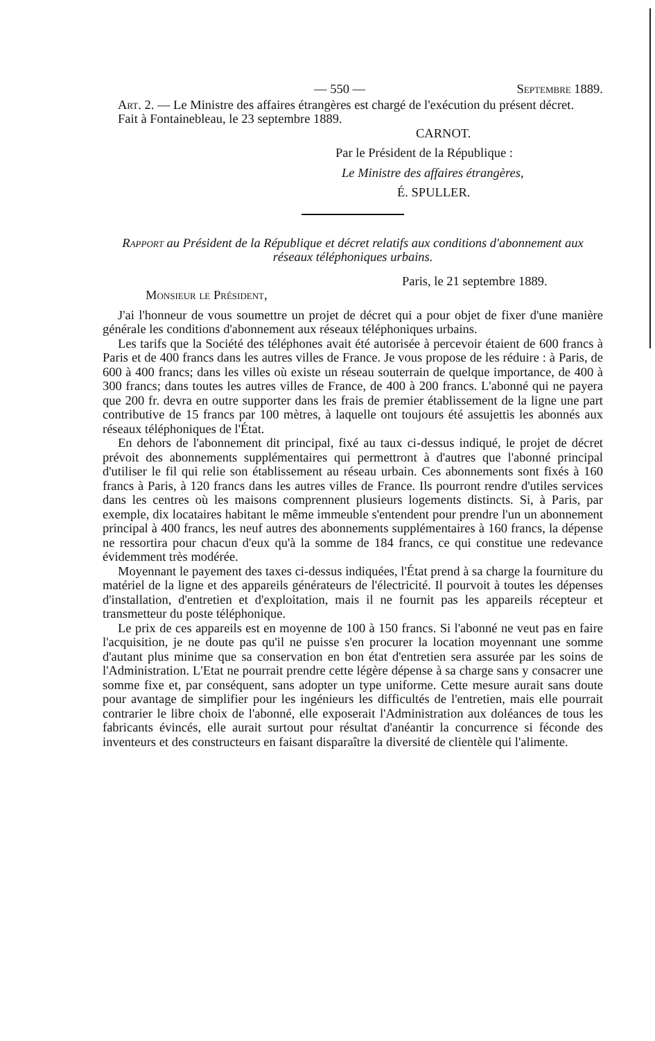— 550 — Septembre 1889.
Art. 2. — Le Ministre des affaires étrangères est chargé de l'exécution du présent décret.
Fait à Fontainebleau, le 23 septembre 1889.
CARNOT.
Par le Président de la République :
Le Ministre des affaires étrangères,
É. SPULLER.
Rapport au Président de la République et décret relatifs aux conditions d'abonnement aux réseaux téléphoniques urbains.
Paris, le 21 septembre 1889.
Monsieur le Président,
J'ai l'honneur de vous soumettre un projet de décret qui a pour objet de fixer d'une manière générale les conditions d'abonnement aux réseaux téléphoniques urbains.
Les tarifs que la Société des téléphones avait été autorisée à percevoir étaient de 600 francs à Paris et de 400 francs dans les autres villes de France. Je vous propose de les réduire : à Paris, de 600 à 400 francs; dans les villes où existe un réseau souterrain de quelque importance, de 400 à 300 francs; dans toutes les autres villes de France, de 400 à 200 francs. L'abonné qui ne payera que 200 fr. devra en outre supporter dans les frais de premier établissement de la ligne une part contributive de 15 francs par 100 mètres, à laquelle ont toujours été assujettis les abonnés aux réseaux téléphoniques de l'État.
En dehors de l'abonnement dit principal, fixé au taux ci-dessus indiqué, le projet de décret prévoit des abonnements supplémentaires qui permettront à d'autres que l'abonné principal d'utiliser le fil qui relie son établissement au réseau urbain. Ces abonnements sont fixés à 160 francs à Paris, à 120 francs dans les autres villes de France. Ils pourront rendre d'utiles services dans les centres où les maisons comprennent plusieurs logements distincts. Si, à Paris, par exemple, dix locataires habitant le même immeuble s'entendent pour prendre l'un un abonnement principal à 400 francs, les neuf autres des abonnements supplémentaires à 160 francs, la dépense ne ressortira pour chacun d'eux qu'à la somme de 184 francs, ce qui constitue une redevance évidemment très modérée.
Moyennant le payement des taxes ci-dessus indiquées, l'État prend à sa charge la fourniture du matériel de la ligne et des appareils générateurs de l'électricité. Il pourvoit à toutes les dépenses d'installation, d'entretien et d'exploitation, mais il ne fournit pas les appareils récepteur et transmetteur du poste téléphonique.
Le prix de ces appareils est en moyenne de 100 à 150 francs. Si l'abonné ne veut pas en faire l'acquisition, je ne doute pas qu'il ne puisse s'en procurer la location moyennant une somme d'autant plus minime que sa conservation en bon état d'entretien sera assurée par les soins de l'Administration. L'Etat ne pourrait prendre cette légère dépense à sa charge sans y consacrer une somme fixe et, par conséquent, sans adopter un type uniforme. Cette mesure aurait sans doute pour avantage de simplifier pour les ingénieurs les difficultés de l'entretien, mais elle pourrait contrarier le libre choix de l'abonné, elle exposerait l'Administration aux doléances de tous les fabricants évincés, elle aurait surtout pour résultat d'anéantir la concurrence si féconde des inventeurs et des constructeurs en faisant disparaître la diversité de clientèle qui l'alimente.